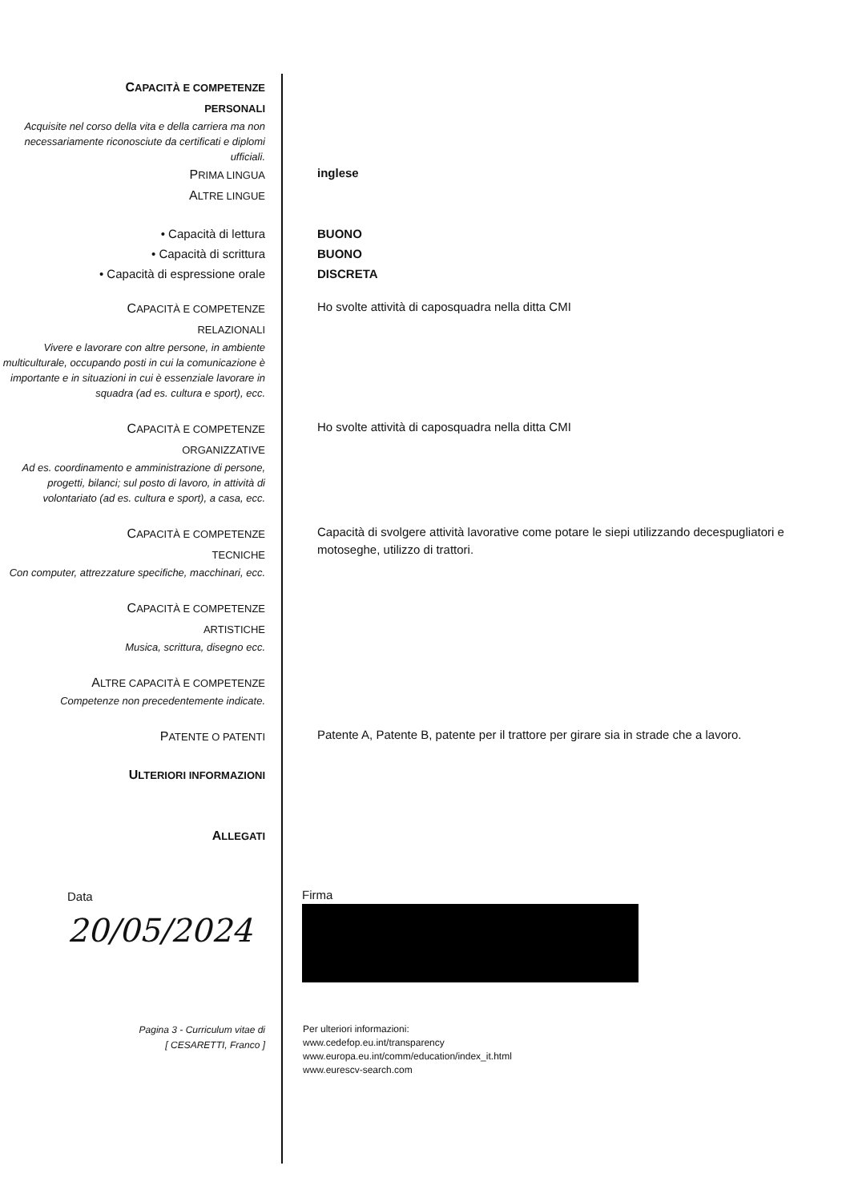CAPACITÀ E COMPETENZE
PERSONALI
Acquisite nel corso della vita e della carriera ma non necessariamente riconosciute da certificati e diplomi ufficiali.
PRIMA LINGUA
inglese
ALTRE LINGUE
• Capacità di lettura
• Capacità di scrittura
• Capacità di espressione orale
BUONO
BUONO
DISCRETA
CAPACITÀ E COMPETENZE
RELAZIONALI
Vivere e lavorare con altre persone, in ambiente multiculturale, occupando posti in cui la comunicazione è importante e in situazioni in cui è essenziale lavorare in squadra (ad es. cultura e sport), ecc.
Ho svolte attività di caposquadra nella ditta CMI
CAPACITÀ E COMPETENZE
ORGANIZZATIVE
Ad es. coordinamento e amministrazione di persone, progetti, bilanci; sul posto di lavoro, in attività di volontariato (ad es. cultura e sport), a casa, ecc.
Ho svolte attività di caposquadra nella ditta CMI
CAPACITÀ E COMPETENZE
TECNICHE
Con computer, attrezzature specifiche, macchinari, ecc.
Capacità di svolgere attività lavorative come potare le siepi utilizzando decespugliatori e motoseghe, utilizzo di trattori.
CAPACITÀ E COMPETENZE
ARTISTICHE
Musica, scrittura, disegno ecc.
ALTRE CAPACITÀ E COMPETENZE
Competenze non precedentemente indicate.
PATENTE O PATENTI
Patente A, Patente B, patente per il trattore per girare sia in strade che a lavoro.
ULTERIORI INFORMAZIONI
ALLEGATI
Data
20/05/2024
Firma
Pagina 3 - Curriculum vitae di
[ CESARETTI, Franco ]
Per ulteriori informazioni:
www.cedefop.eu.int/transparency
www.europa.eu.int/comm/education/index_it.html
www.eurescv-search.com